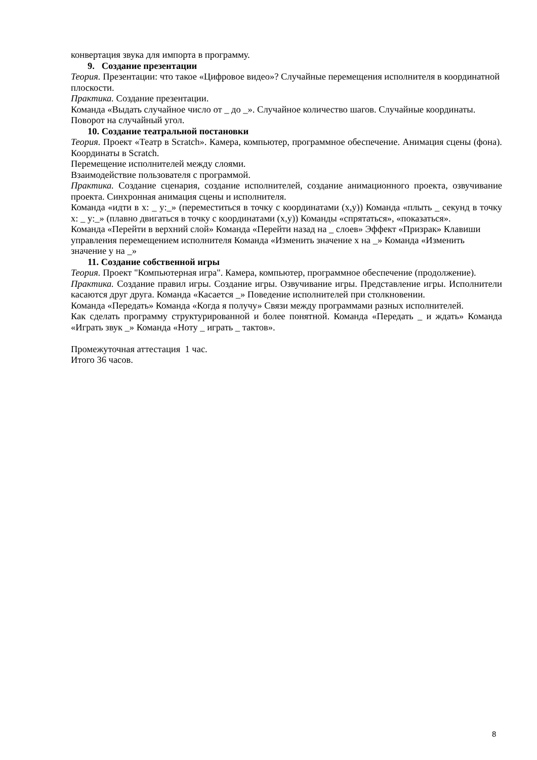конвертация звука для импорта в программу.
9. Создание презентации
Теория. Презентации: что такое «Цифровое видео»? Случайные перемещения исполнителя в координатной плоскости.
Практика. Создание презентации.
Команда «Выдать случайное число от _ до _». Случайное количество шагов. Случайные координаты. Поворот на случайный угол.
10. Создание театральной постановки
Теория. Проект «Театр в Scratch». Камера, компьютер, программное обеспечение. Анимация сцены (фона). Координаты в Scratch.
Перемещение исполнителей между слоями.
Взаимодействие пользователя с программой.
Практика. Создание сценария, создание исполнителей, создание анимационного проекта, озвучивание проекта. Синхронная анимация сцены и исполнителя.
Команда «идти в x: _ y:_» (переместиться в точку с координатами (x,y)) Команда «плыть _ секунд в точку x: _ y:_» (плавно двигаться в точку с координатами (x,y)) Команды «спрятаться», «показаться».
Команда «Перейти в верхний слой» Команда «Перейти назад на _ слоев» Эффект «Призрак» Клавиши управления перемещением исполнителя Команда «Изменить значение x на _» Команда «Изменить значение y на _»
11. Создание собственной игры
Теория. Проект "Компьютерная игра". Камера, компьютер, программное обеспечение (продолжение).
Практика. Создание правил игры. Создание игры. Озвучивание игры. Представление игры. Исполнители касаются друг друга. Команда «Касается _» Поведение исполнителей при столкновении.
Команда «Передать» Команда «Когда я получу» Связи между программами разных исполнителей.
Как сделать программу структурированной и более понятной. Команда «Передать _ и ждать» Команда «Играть звук _» Команда «Ноту _ играть _ тактов».
Промежуточная аттестация 1 час.
Итого 36 часов.
8